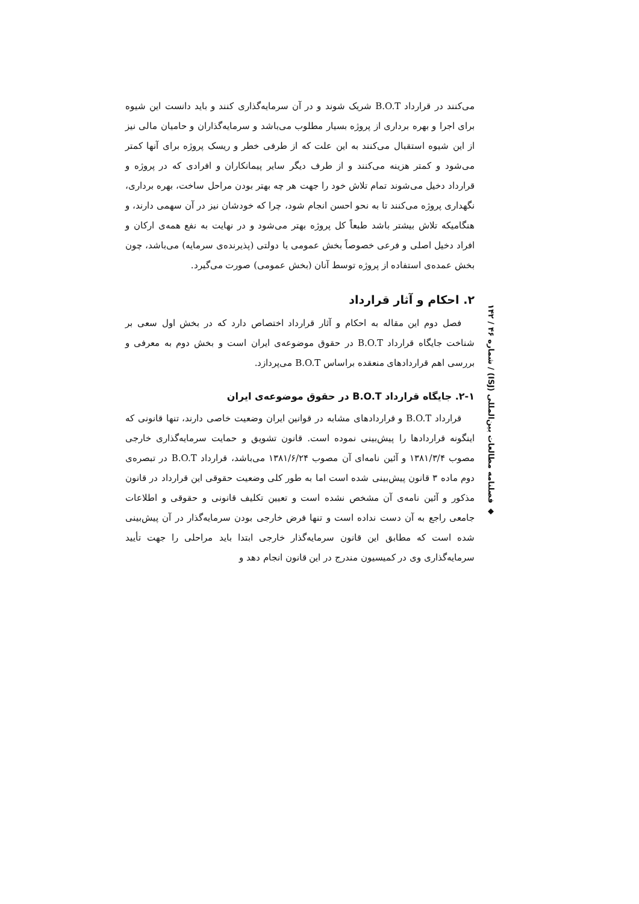می‌کنند در قرارداد B.O.T شریک شوند و در آن سرمایه‌گذاری کنند و باید دانست این شیوه برای اجرا و بهره برداری از پروژه بسیار مطلوب می‌باشد و سرمایه‌گذاران و حامیان مالی نیز از این شیوه استقبال می‌کنند به این علت که از طرفی خطر و ریسک پروژه برای آنها کمتر می‌شود و کمتر هزینه می‌کنند و از طرف دیگر سایر پیمانکاران و افرادی که در پروژه و قرارداد دخیل می‌شوند تمام تلاش خود را جهت هر چه بهتر بودن مراحل ساخت، بهره برداری، نگهداری پروژه می‌کنند تا به نحو احسن انجام شود، چرا که خودشان نیز در آن سهمی دارند، و هنگامیکه تلاش بیشتر باشد طبعاً کل پروژه بهتر می‌شود و در نهایت به نفع همه‌ی ارکان و افراد دخیل اصلی و فرعی خصوصاً بخش عمومی یا دولتی (پذیرنده‌ی سرمایه) می‌باشد، چون بخش عمده‌ی استفاده از پروژه توسط آنان (بخش عمومی) صورت می‌گیرد.
۲. احکام و آثار قرارداد
فصل دوم این مقاله به احکام و آثار قرارداد اختصاص دارد که در بخش اول سعی بر شناخت جایگاه قرارداد B.O.T در حقوق موضوعه‌ی ایران است و بخش دوم به معرفی و بررسی اهم قراردادهای منعقده براساس B.O.T می‌پردازد.
۲-۱. جایگاه قرارداد B.O.T در حقوق موضوعه‌ی ایران
قرارداد B.O.T و قراردادهای مشابه در قوانین ایران وضعیت خاصی دارند، تنها قانونی که اینگونه قراردادها را پیش‌بینی نموده است. قانون تشویق و حمایت سرمایه‌گذاری خارجی مصوب ۱۳۸۱/۳/۴ و آئین نامه‌ای آن مصوب ۱۳۸۱/۶/۲۴ می‌باشد، قرارداد B.O.T در تبصره‌ی دوم ماده ۳ قانون پیش‌بینی شده است اما به طور کلی وضعیت حقوقی این قرارداد در قانون مذکور و آئین نامه‌ی آن مشخص نشده است و تعیین تکلیف قانونی و حقوقی و اطلاعات جامعی راجع به آن دست نداده است و تنها فرض خارجی بودن سرمایه‌گذار در آن پیش‌بینی شده است که مطابق این قانون سرمایه‌گذار خارجی ابتدا باید مراحلی را جهت تأیید سرمایه‌گذاری وی در کمیسیون مندرج در این قانون انجام دهد و
◆ فصلنامه مطالعات بین‌المللی (ISJ) / شماره ۴۶ / ۱۴۲